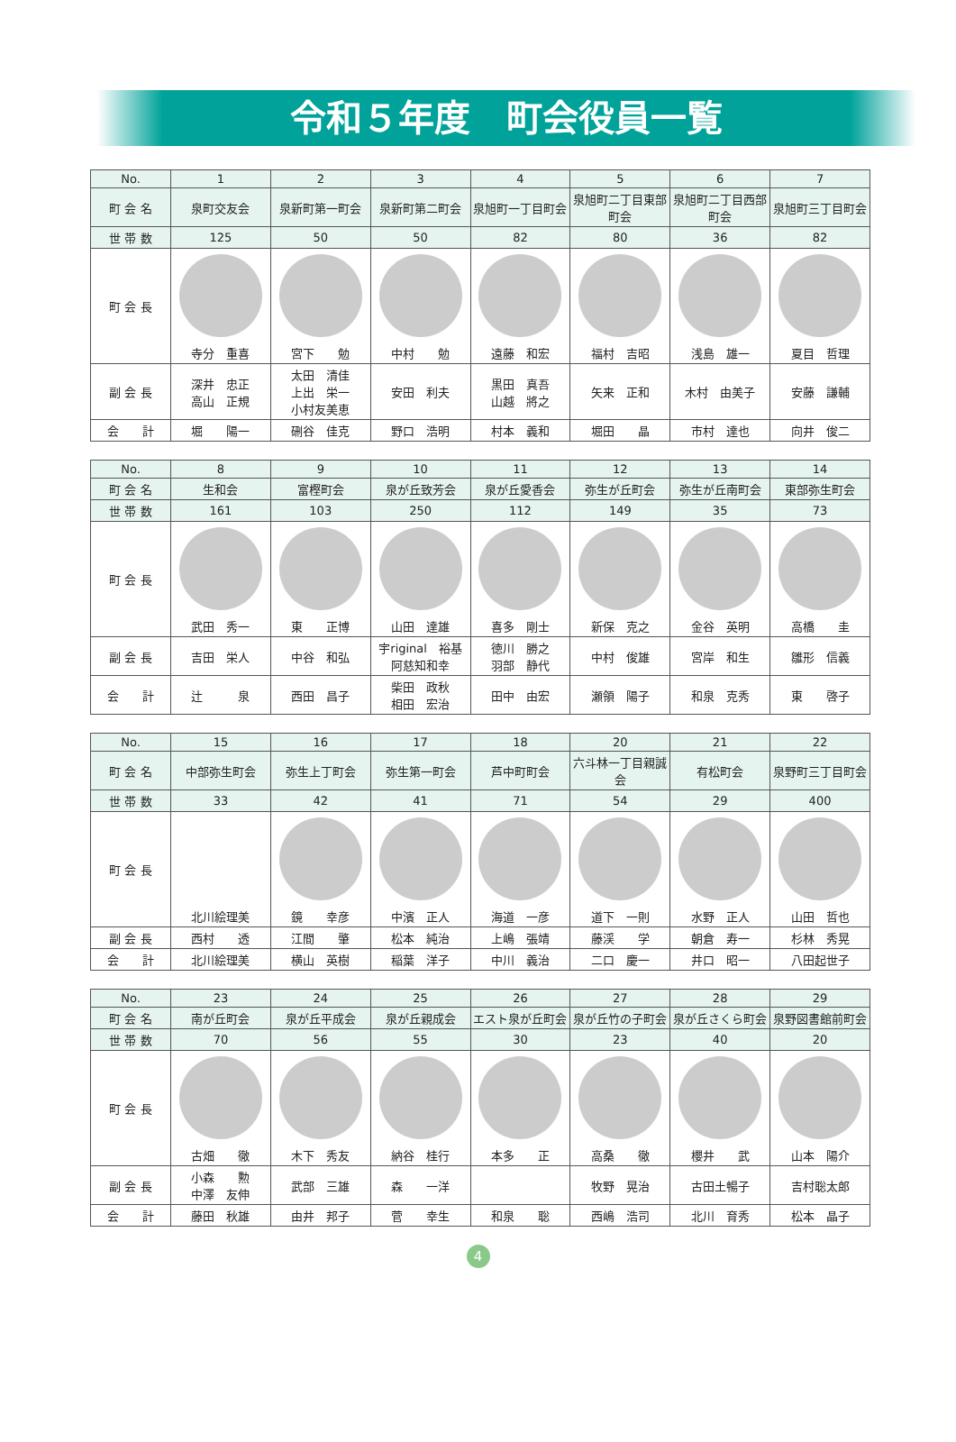令和５年度　町会役員一覧
| No. | 1 | 2 | 3 | 4 | 5 | 6 | 7 |
| 町 会 名 | 泉町交友会 | 泉新町第一町会 | 泉新町第二町会 | 泉旭町一丁目町会 | 泉旭町二丁目東部町会 | 泉旭町二丁目西部町会 | 泉旭町三丁目町会 |
| 世 帯 数 | 125 | 50 | 50 | 82 | 80 | 36 | 82 |
| 町 会 長 | 寺分 重喜 | 宮下 勉 | 中村 勉 | 遠藤 和宏 | 福村 吉昭 | 浅島 雄一 | 夏目 哲理 |
| 副 会 長 | 深井 忠正 高山 正規 | 太田 清佳 上出 栄一 小村友美恵 | 安田 利夫 | 黒田 真吾 山越 將之 | 矢来 正和 | 木村 由美子 | 安藤 謙輔 |
| 会 計 | 堀 陽一 | 硎谷 佳克 | 野口 浩明 | 村本 義和 | 堀田 晶 | 市村 達也 | 向井 俊二 |
| No. | 8 | 9 | 10 | 11 | 12 | 13 | 14 |
| 町 会 名 | 生和会 | 富樫町会 | 泉が丘致芳会 | 泉が丘愛香会 | 弥生が丘町会 | 弥生が丘南町会 | 東部弥生町会 |
| 世 帯 数 | 161 | 103 | 250 | 112 | 149 | 35 | 73 |
| 町 会 長 | 武田 秀一 | 東 正博 | 山田 達雄 | 喜多 剛士 | 新保 克之 | 金谷 英明 | 高橋 圭 |
| 副 会 長 | 吉田 栄人 | 中谷 和弘 | 宇riginal 裕基 阿慈知和幸 | 徳川 勝之 羽部 静代 | 中村 俊雄 | 宮岸 和生 | 雛形 信義 |
| 会 計 | 辻 泉 | 西田 昌子 | 柴田 政秋 相田 宏治 | 田中 由宏 | 瀬領 陽子 | 和泉 克秀 | 東 啓子 |
| No. | 15 | 16 | 17 | 18 | 20 | 21 | 22 |
| 町 会 名 | 中部弥生町会 | 弥生上丁町会 | 弥生第一町会 | 芦中町町会 | 六斗林一丁目親誠会 | 有松町会 | 泉野町三丁目町会 |
| 世 帯 数 | 33 | 42 | 41 | 71 | 54 | 29 | 400 |
| 町 会 長 | 北川絵理美 | 鏡 幸彦 | 中濱 正人 | 海道 一彦 | 道下 一則 | 水野 正人 | 山田 哲也 |
| 副 会 長 | 西村 透 | 江間 肇 | 松本 純治 | 上嶋 張靖 | 藤渓 学 | 朝倉 寿一 | 杉林 秀晃 |
| 会 計 | 北川絵理美 | 横山 英樹 | 稲葉 洋子 | 中川 義治 | 二口 慶一 | 井口 昭一 | 八田起世子 |
| No. | 23 | 24 | 25 | 26 | 27 | 28 | 29 |
| 町 会 名 | 南が丘町会 | 泉が丘平成会 | 泉が丘親成会 | エスト泉が丘町会 | 泉が丘竹の子町会 | 泉が丘さくら町会 | 泉野図書館前町会 |
| 世 帯 数 | 70 | 56 | 55 | 30 | 23 | 40 | 20 |
| 町 会 長 | 古畑 徹 | 木下 秀友 | 納谷 桂行 | 本多 正 | 高桑 徹 | 櫻井 武 | 山本 陽介 |
| 副 会 長 | 小森 勲 中澤 友伸 | 武部 三雄 | 森 一洋 | | 牧野 晃治 | 古田土暢子 | 吉村聡太郎 |
| 会 計 | 藤田 秋雄 | 由井 邦子 | 菅 幸生 | 和泉 聡 | 西嶋 浩司 | 北川 育秀 | 松本 晶子 |
4